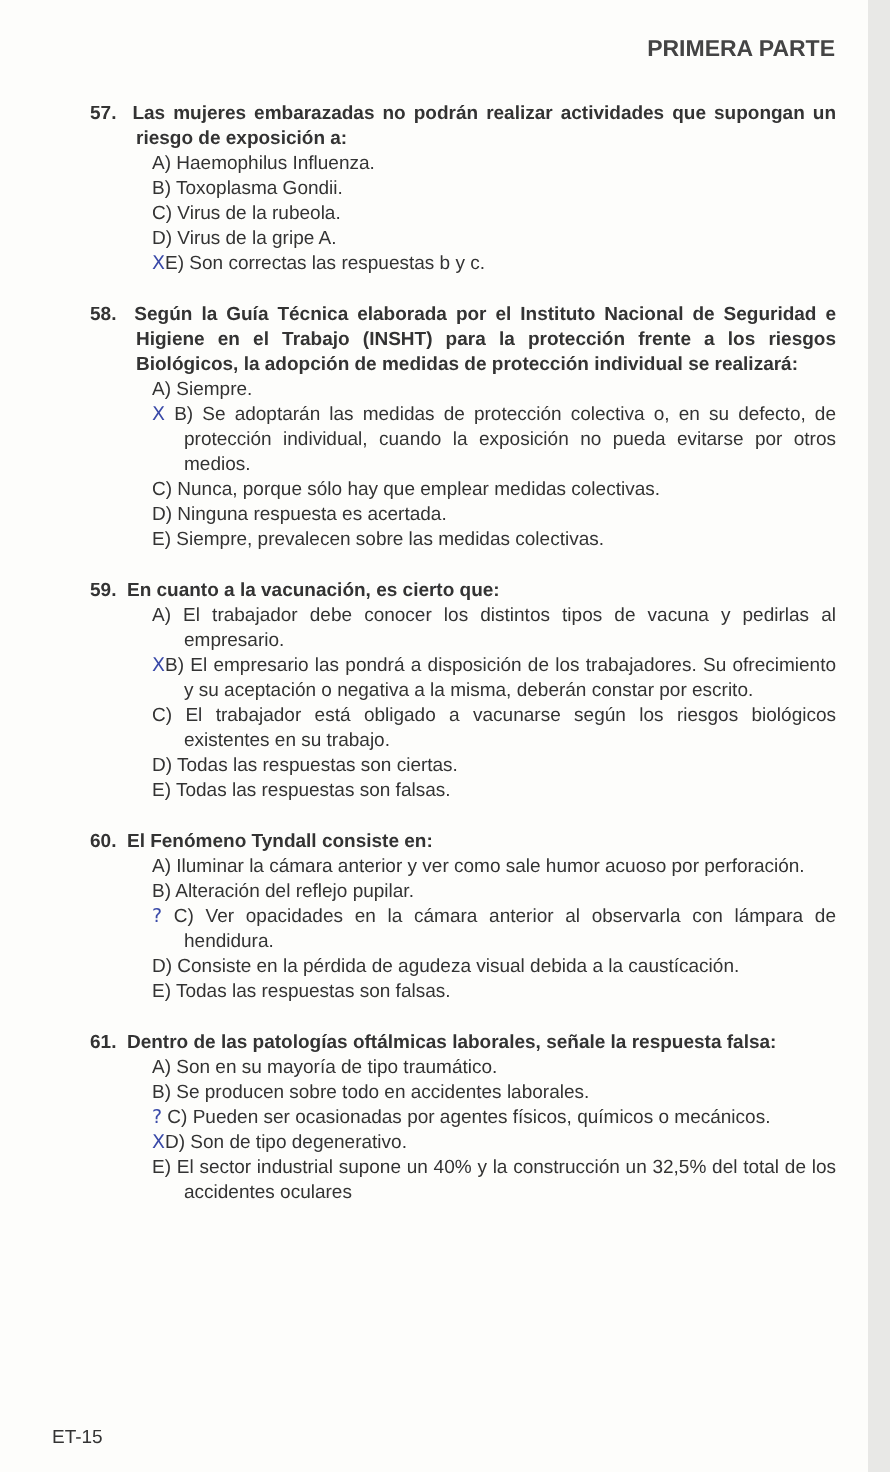PRIMERA PARTE
57. Las mujeres embarazadas no podrán realizar actividades que supongan un riesgo de exposición a:
A) Haemophilus Influenza.
B) Toxoplasma Gondii.
C) Virus de la rubeola.
D) Virus de la gripe A.
XE) Son correctas las respuestas b y c.
58. Según la Guía Técnica elaborada por el Instituto Nacional de Seguridad e Higiene en el Trabajo (INSHT) para la protección frente a los riesgos Biológicos, la adopción de medidas de protección individual se realizará:
A) Siempre.
X B) Se adoptarán las medidas de protección colectiva o, en su defecto, de protección individual, cuando la exposición no pueda evitarse por otros medios.
C) Nunca, porque sólo hay que emplear medidas colectivas.
D) Ninguna respuesta es acertada.
E) Siempre, prevalecen sobre las medidas colectivas.
59. En cuanto a la vacunación, es cierto que:
A) El trabajador debe conocer los distintos tipos de vacuna y pedirlas al empresario.
XB) El empresario las pondrá a disposición de los trabajadores. Su ofrecimiento y su aceptación o negativa a la misma, deberán constar por escrito.
C) El trabajador está obligado a vacunarse según los riesgos biológicos existentes en su trabajo.
D) Todas las respuestas son ciertas.
E) Todas las respuestas son falsas.
60. El Fenómeno Tyndall consiste en:
A) Iluminar la cámara anterior y ver como sale humor acuoso por perforación.
B) Alteración del reflejo pupilar.
? C) Ver opacidades en la cámara anterior al observarla con lámpara de hendidura.
D) Consiste en la pérdida de agudeza visual debida a la caustícación.
E) Todas las respuestas son falsas.
61. Dentro de las patologías oftálmicas laborales, señale la respuesta falsa:
A) Son en su mayoría de tipo traumático.
B) Se producen sobre todo en accidentes laborales.
? C) Pueden ser ocasionadas por agentes físicos, químicos o mecánicos.
XD) Son de tipo degenerativo.
E) El sector industrial supone un 40% y la construcción un 32,5% del total de los accidentes oculares
ET-15